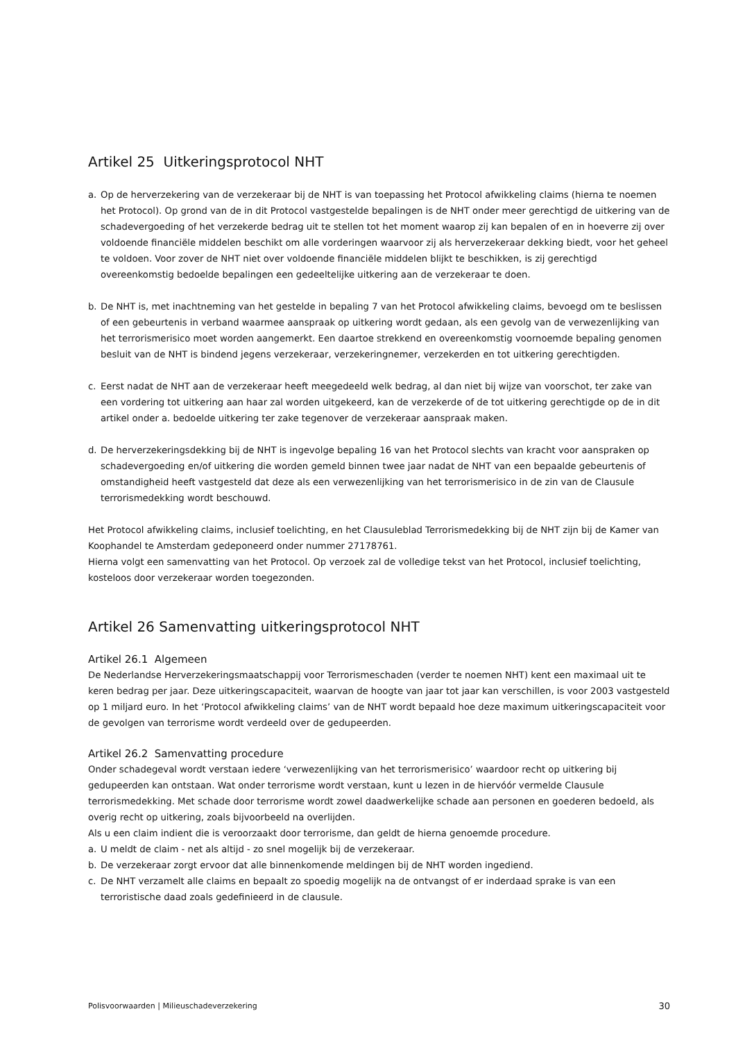Artikel 25 Uitkeringsprotocol NHT
a. Op de herverzekering van de verzekeraar bij de NHT is van toepassing het Protocol afwikkeling claims (hierna te noemen het Protocol). Op grond van de in dit Protocol vastgestelde bepalingen is de NHT onder meer gerechtigd de uitkering van de schadevergoeding of het verzekerde bedrag uit te stellen tot het moment waarop zij kan bepalen of en in hoeverre zij over voldoende financiële middelen beschikt om alle vorderingen waarvoor zij als herverzekeraar dekking biedt, voor het geheel te voldoen. Voor zover de NHT niet over voldoende financiële middelen blijkt te beschikken, is zij gerechtigd overeenkomstig bedoelde bepalingen een gedeeltelijke uitkering aan de verzekeraar te doen.
b. De NHT is, met inachtneming van het gestelde in bepaling 7 van het Protocol afwikkeling claims, bevoegd om te beslissen of een gebeurtenis in verband waarmee aanspraak op uitkering wordt gedaan, als een gevolg van de verwezenlijking van het terrorismerisico moet worden aangemerkt. Een daartoe strekkend en overeenkomstig voornoemde bepaling genomen besluit van de NHT is bindend jegens verzekeraar, verzekeringnemer, verzekerden en tot uitkering gerechtigden.
c. Eerst nadat de NHT aan de verzekeraar heeft meegedeeld welk bedrag, al dan niet bij wijze van voorschot, ter zake van een vordering tot uitkering aan haar zal worden uitgekeerd, kan de verzekerde of de tot uitkering gerechtigde op de in dit artikel onder a. bedoelde uitkering ter zake tegenover de verzekeraar aanspraak maken.
d. De herverzekeringsdekking bij de NHT is ingevolge bepaling 16 van het Protocol slechts van kracht voor aanspraken op schadevergoeding en/of uitkering die worden gemeld binnen twee jaar nadat de NHT van een bepaalde gebeurtenis of omstandigheid heeft vastgesteld dat deze als een verwezenlijking van het terrorismerisico in de zin van de Clausule terrorismedekking wordt beschouwd.
Het Protocol afwikkeling claims, inclusief toelichting, en het Clausuleblad Terrorismedekking bij de NHT zijn bij de Kamer van Koophandel te Amsterdam gedeponeerd onder nummer 27178761.
Hierna volgt een samenvatting van het Protocol. Op verzoek zal de volledige tekst van het Protocol, inclusief toelichting, kosteloos door verzekeraar worden toegezonden.
Artikel 26 Samenvatting uitkeringsprotocol NHT
Artikel 26.1 Algemeen
De Nederlandse Herverzekeringsmaatschappij voor Terrorismeschaden (verder te noemen NHT) kent een maximaal uit te keren bedrag per jaar. Deze uitkeringscapaciteit, waarvan de hoogte van jaar tot jaar kan verschillen, is voor 2003 vastgesteld op 1 miljard euro. In het ‘Protocol afwikkeling claims’ van de NHT wordt bepaald hoe deze maximum uitkeringscapaciteit voor de gevolgen van terrorisme wordt verdeeld over de gedupeerden.
Artikel 26.2 Samenvatting procedure
Onder schadegeval wordt verstaan iedere ‘verwezenlijking van het terrorismerisico’ waardoor recht op uitkering bij gedupeerden kan ontstaan. Wat onder terrorisme wordt verstaan, kunt u lezen in de hiervóór vermelde Clausule terrorismedekking. Met schade door terrorisme wordt zowel daadwerkelijke schade aan personen en goederen bedoeld, als overig recht op uitkering, zoals bijvoorbeeld na overlijden.
Als u een claim indient die is veroorzaakt door terrorisme, dan geldt de hierna genoemde procedure.
a. U meldt de claim - net als altijd - zo snel mogelijk bij de verzekeraar.
b. De verzekeraar zorgt ervoor dat alle binnenkomende meldingen bij de NHT worden ingediend.
c. De NHT verzamelt alle claims en bepaalt zo spoedig mogelijk na de ontvangst of er inderdaad sprake is van een terroristische daad zoals gedefinieerd in de clausule.
Polisvoorwaarden | Milieuschadeverzekering 30